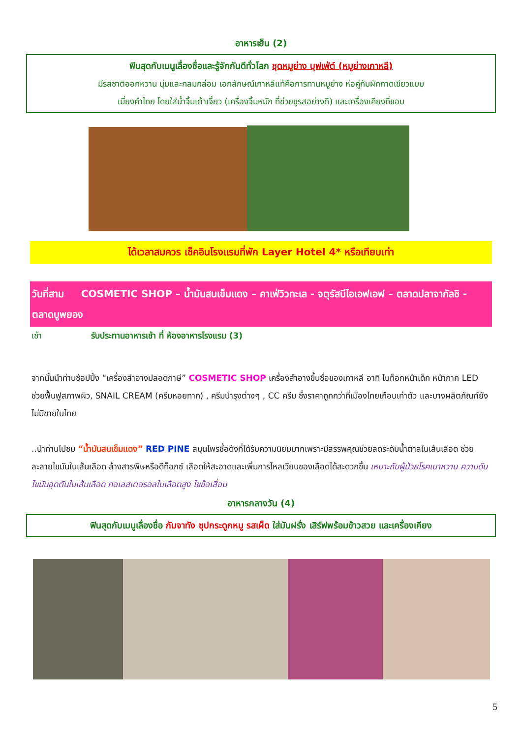อาหารเย็น (2)
ฟินสุดกับเมนูเลื่องชื่อและรู้จักกันดีทั่วโลก ชุดหมูย่าง บุฟเฟ่ต์ (หมูย่างเกาหลี)
มีรสชาติออกหวาน นุ่มและกลมกล่อม เอกลักษณ์เกาหลีแท้คือการทานหมูย่าง ห่อคู่กับผักกาดเขียวแบบ
เมี่ยงคำไทย โดยใส่น้ำจิ้มเต้าเจี้ยว (เครื่องจิ้มหมัก ที่ช่วยชูรสอย่างดี) และเครื่องเคียงที่ชอบ
ได้เวลาสมควร เช็คอินโรงแรมที่พัก Layer Hotel 4* หรือเทียบเท่า
วันที่สาม COSMETIC SHOP – น้ำมันสนเข็มแดง – คาเฟ่วิวทะเล - จตุรัสบีไอเอฟเอฟ – ตลาดปลาจากัลชิ - ตลาดบูพยอง
เช้า รับประทานอาหารเช้า ที่ ห้องอาหารโรงแรม (3)
จากนั้นนำท่านช้อปปิ้ง “เครื่องสำอางปลอดภาษี” COSMETIC SHOP เครื่องสำอางขึ้นชื่อของเกาหลี อาทิ โบท็อกหน้าเด็ก หน้ากาก LED ช่วยฟื้นฟูสภาพผิว, SNAIL CREAM (ครีมหอยทาก) , ครีมบำรุงต่างๆ , CC ครีม ซึ่งราคาถูกกว่าที่เมืองไทยเกือบเท่าตัว และบางผลิตภัณฑ์ยังไม่มีขายในไทย
..นำท่านไปชม “น้ำมันสนเข็มแดง” RED PINE สมุนไพรชื่อดังที่ได้รับความนิยมมากเพราะมีสรรพคุณช่วยลดระดับน้ำตาลในเส้นเลือด ช่วยละลายไขมันในเส้นเลือด ล้างสารพิษหรือดีท็อกซ์ เลือดให้สะอาดและเพิ่มการไหลเวียนของเลือดได้สะดวกขึ้น เหมาะกับผู้ป่วยโรคเบาหวาน ความดัน ไขมันอุดตันในเส้นเลือด คอเลสเตอรอลในเลือดสูง ไขข้อเสื่อม
อาหารกลางวัน (4)
ฟินสุดกับเมนูเลื่องชื่อ กัมจาทัง ซุปกระดูกหมู รสเผ็ด ใส่มันฝรั่ง เสิร์ฟพร้อมข้าวสวย และเครื่องเคียง
5